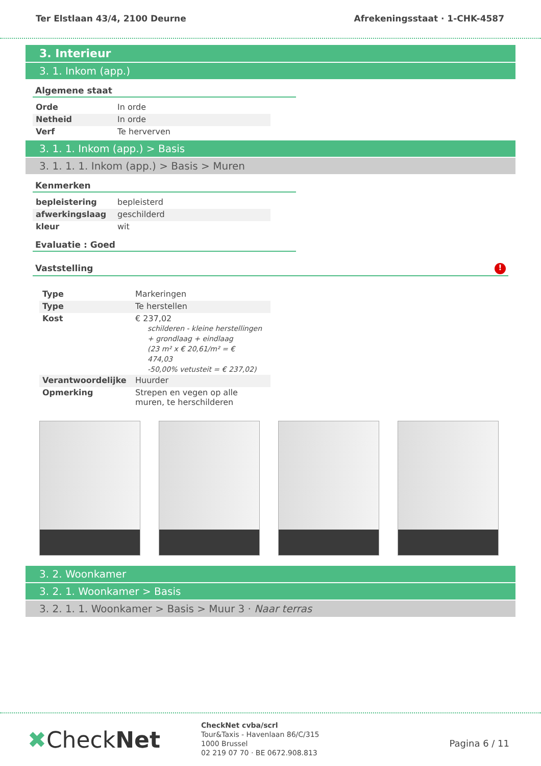Ter Elstlaan 43/4, 2100 Deurne Afrekeningsstaat · 1-CHK-4587
3. Interieur
3. 1. Inkom (app.)
Algemene staat
| Orde | In orde |
| Netheid | In orde |
| Verf | Te herverven |
3. 1. 1. Inkom (app.) > Basis
3. 1. 1. 1. Inkom (app.) > Basis > Muren
Kenmerken
| bepleistering | bepleisterd |
| afwerkingslaag | geschilderd |
| kleur | wit |
Evaluatie : Goed
Vaststelling !
| Type | Markeringen |
| Type | Te herstellen |
| Kost | € 237,02 schilderen - kleine herstellingen + grondlaag + eindlaag (23 m² x € 20,61/m² = € 474,03 -50,00% vetusteit = € 237,02) |
| Verantwoordelijke | Huurder |
| Opmerking | Strepen en vegen op alle muren, te herschilderen |
3. 2. Woonkamer
3. 2. 1. Woonkamer > Basis
3. 2. 1. 1. Woonkamer > Basis > Muur 3 · Naar terras
✖CheckNet
CheckNet cvba/scrl
Tour&Taxis - Havenlaan 86/C/315
1000 Brussel
02 219 07 70 · BE 0672.908.813
Pagina 6 / 11